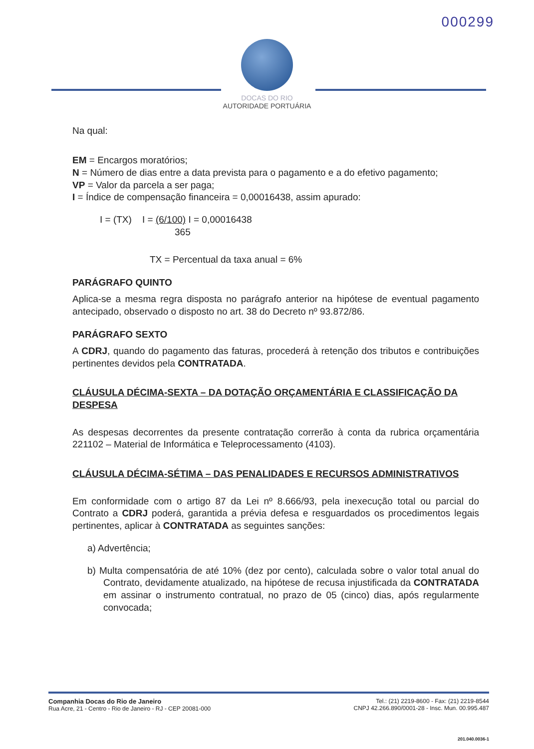000299
DOCAS DO RIO
AUTORIDADE PORTUÁRIA
Na qual:
EM = Encargos moratórios;
N = Número de dias entre a data prevista para o pagamento e a do efetivo pagamento;
VP = Valor da parcela a ser paga;
I = Índice de compensação financeira = 0,00016438, assim apurado:
I = (TX) I = (6/100) I = 0,00016438
365
TX = Percentual da taxa anual = 6%
PARÁGRAFO QUINTO
Aplica-se a mesma regra disposta no parágrafo anterior na hipótese de eventual pagamento antecipado, observado o disposto no art. 38 do Decreto nº 93.872/86.
PARÁGRAFO SEXTO
A CDRJ, quando do pagamento das faturas, procederá à retenção dos tributos e contribuições pertinentes devidos pela CONTRATADA.
CLÁUSULA DÉCIMA-SEXTA – DA DOTAÇÃO ORÇAMENTÁRIA E CLASSIFICAÇÃO DA DESPESA
As despesas decorrentes da presente contratação correrão à conta da rubrica orçamentária 221102 – Material de Informática e Teleprocessamento (4103).
CLÁUSULA DÉCIMA-SÉTIMA – DAS PENALIDADES E RECURSOS ADMINISTRATIVOS
Em conformidade com o artigo 87 da Lei nº 8.666/93, pela inexecução total ou parcial do Contrato a CDRJ poderá, garantida a prévia defesa e resguardados os procedimentos legais pertinentes, aplicar à CONTRATADA as seguintes sanções:
a) Advertência;
b) Multa compensatória de até 10% (dez por cento), calculada sobre o valor total anual do Contrato, devidamente atualizado, na hipótese de recusa injustificada da CONTRATADA em assinar o instrumento contratual, no prazo de 05 (cinco) dias, após regularmente convocada;
Companhia Docas do Rio de Janeiro
Rua Acre, 21 - Centro - Rio de Janeiro - RJ - CEP 20081-000
Tel.: (21) 2219-8600 - Fax: (21) 2219-8544
CNPJ 42.266.890/0001-28 - Insc. Mun. 00.995.487
201.040.0036-1